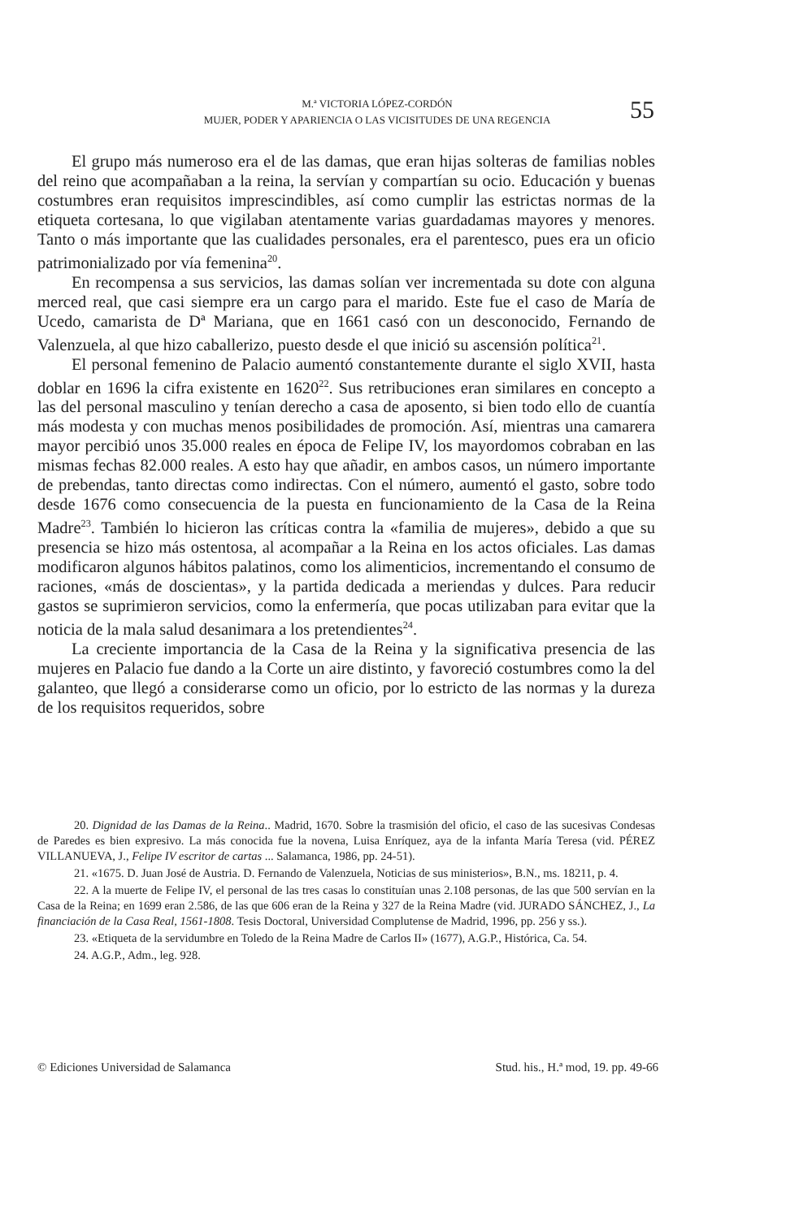M.ª VICTORIA LÓPEZ-CORDÓN
MUJER, PODER Y APARIENCIA O LAS VICISITUDES DE UNA REGENCIA
55
El grupo más numeroso era el de las damas, que eran hijas solteras de familias nobles del reino que acompañaban a la reina, la servían y compartían su ocio. Educación y buenas costumbres eran requisitos imprescindibles, así como cumplir las estrictas normas de la etiqueta cortesana, lo que vigilaban atentamente varias guardadamas mayores y menores. Tanto o más importante que las cualidades personales, era el parentesco, pues era un oficio patrimonializado por vía femenina<sup>20</sup>.
En recompensa a sus servicios, las damas solían ver incrementada su dote con alguna merced real, que casi siempre era un cargo para el marido. Este fue el caso de María de Ucedo, camarista de Dª Mariana, que en 1661 casó con un desconocido, Fernando de Valenzuela, al que hizo caballerizo, puesto desde el que inició su ascensión política<sup>21</sup>.
El personal femenino de Palacio aumentó constantemente durante el siglo XVII, hasta doblar en 1696 la cifra existente en 1620<sup>22</sup>. Sus retribuciones eran similares en concepto a las del personal masculino y tenían derecho a casa de aposento, si bien todo ello de cuantía más modesta y con muchas menos posibilidades de promoción. Así, mientras una camarera mayor percibió unos 35.000 reales en época de Felipe IV, los mayordomos cobraban en las mismas fechas 82.000 reales. A esto hay que añadir, en ambos casos, un número importante de prebendas, tanto directas como indirectas. Con el número, aumentó el gasto, sobre todo desde 1676 como consecuencia de la puesta en funcionamiento de la Casa de la Reina Madre<sup>23</sup>. También lo hicieron las críticas contra la «familia de mujeres», debido a que su presencia se hizo más ostentosa, al acompañar a la Reina en los actos oficiales. Las damas modificaron algunos hábitos palatinos, como los alimenticios, incrementando el consumo de raciones, «más de doscientas», y la partida dedicada a meriendas y dulces. Para reducir gastos se suprimieron servicios, como la enfermería, que pocas utilizaban para evitar que la noticia de la mala salud desanimara a los pretendientes<sup>24</sup>.
La creciente importancia de la Casa de la Reina y la significativa presencia de las mujeres en Palacio fue dando a la Corte un aire distinto, y favoreció costumbres como la del galanteo, que llegó a considerarse como un oficio, por lo estricto de las normas y la dureza de los requisitos requeridos, sobre
20. Dignidad de las Damas de la Reina.. Madrid, 1670. Sobre la trasmisión del oficio, el caso de las sucesivas Condesas de Paredes es bien expresivo. La más conocida fue la novena, Luisa Enríquez, aya de la infanta María Teresa (vid. PÉREZ VILLANUEVA, J., Felipe IV escritor de cartas ... Salamanca, 1986, pp. 24-51).
21. «1675. D. Juan José de Austria. D. Fernando de Valenzuela, Noticias de sus ministerios», B.N., ms. 18211, p. 4.
22. A la muerte de Felipe IV, el personal de las tres casas lo constituían unas 2.108 personas, de las que 500 servían en la Casa de la Reina; en 1699 eran 2.586, de las que 606 eran de la Reina y 327 de la Reina Madre (vid. JURADO SÁNCHEZ, J., La financiación de la Casa Real, 1561-1808. Tesis Doctoral, Universidad Complutense de Madrid, 1996, pp. 256 y ss.).
23. «Etiqueta de la servidumbre en Toledo de la Reina Madre de Carlos II» (1677), A.G.P., Histórica, Ca. 54.
24. A.G.P., Adm., leg. 928.
© Ediciones Universidad de Salamanca Stud. his., H.ª mod, 19. pp. 49-66